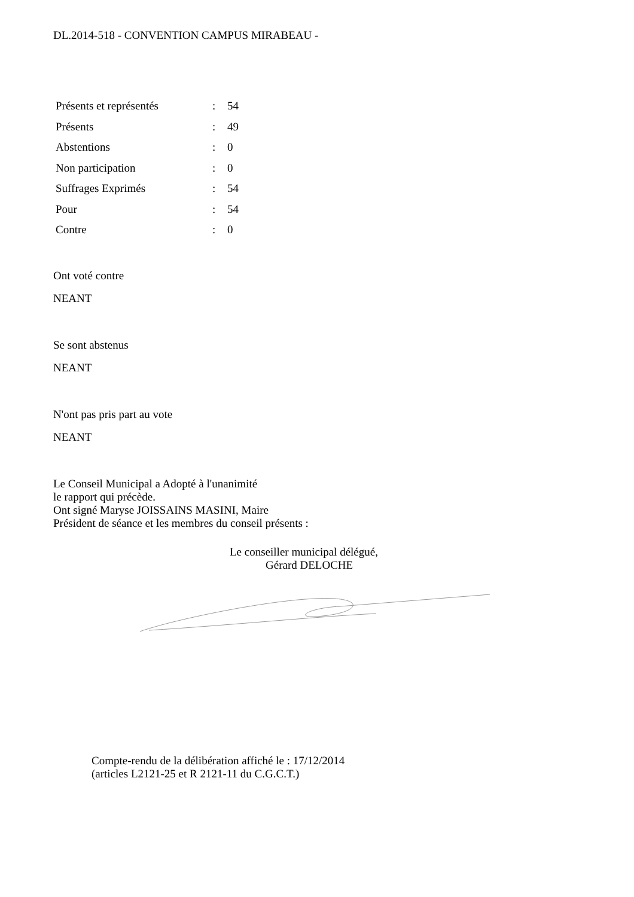DL.2014-518 - CONVENTION CAMPUS MIRABEAU -
| Présents et représentés | : | 54 |
| Présents | : | 49 |
| Abstentions | : | 0 |
| Non participation | : | 0 |
| Suffrages Exprimés | : | 54 |
| Pour | : | 54 |
| Contre | : | 0 |
Ont voté contre
NEANT
Se sont abstenus
NEANT
N'ont pas pris part au vote
NEANT
Le Conseil Municipal a Adopté à l'unanimité
le rapport qui précède.
Ont signé Maryse JOISSAINS MASINI, Maire
Président de séance et les membres du conseil présents :
Le conseiller municipal délégué,
Gérard DELOCHE
Compte-rendu de la délibération affiché le : 17/12/2014
(articles L2121-25 et R 2121-11 du C.G.C.T.)